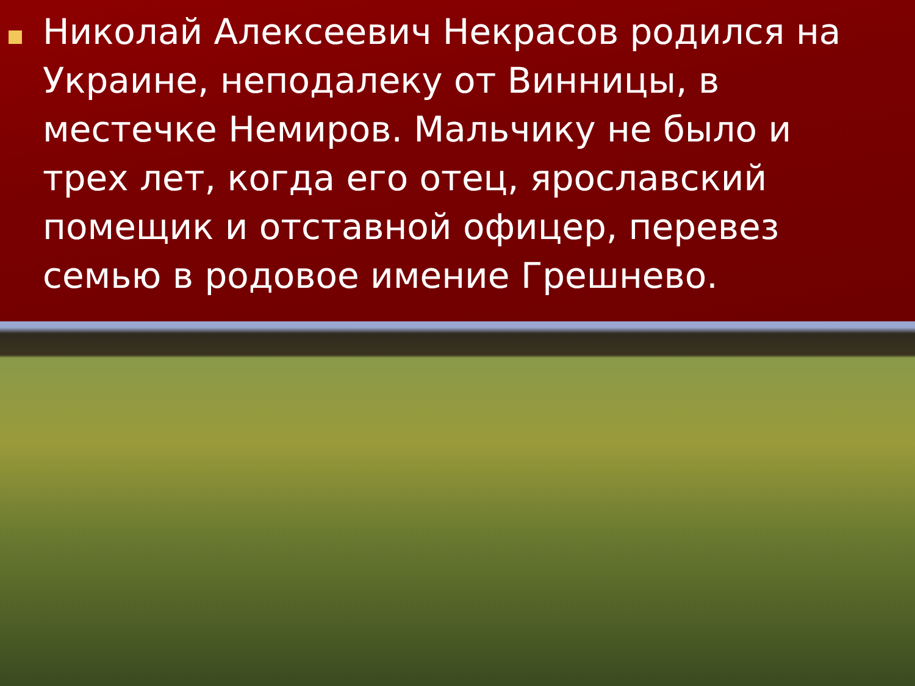Николай Алексеевич Некрасов родился на Украине, неподалеку от Винницы, в местечке Немиров. Мальчику не было и трех лет, когда его отец, ярославский помещик и отставной офицер, перевез семью в родовое имение Грешнево.